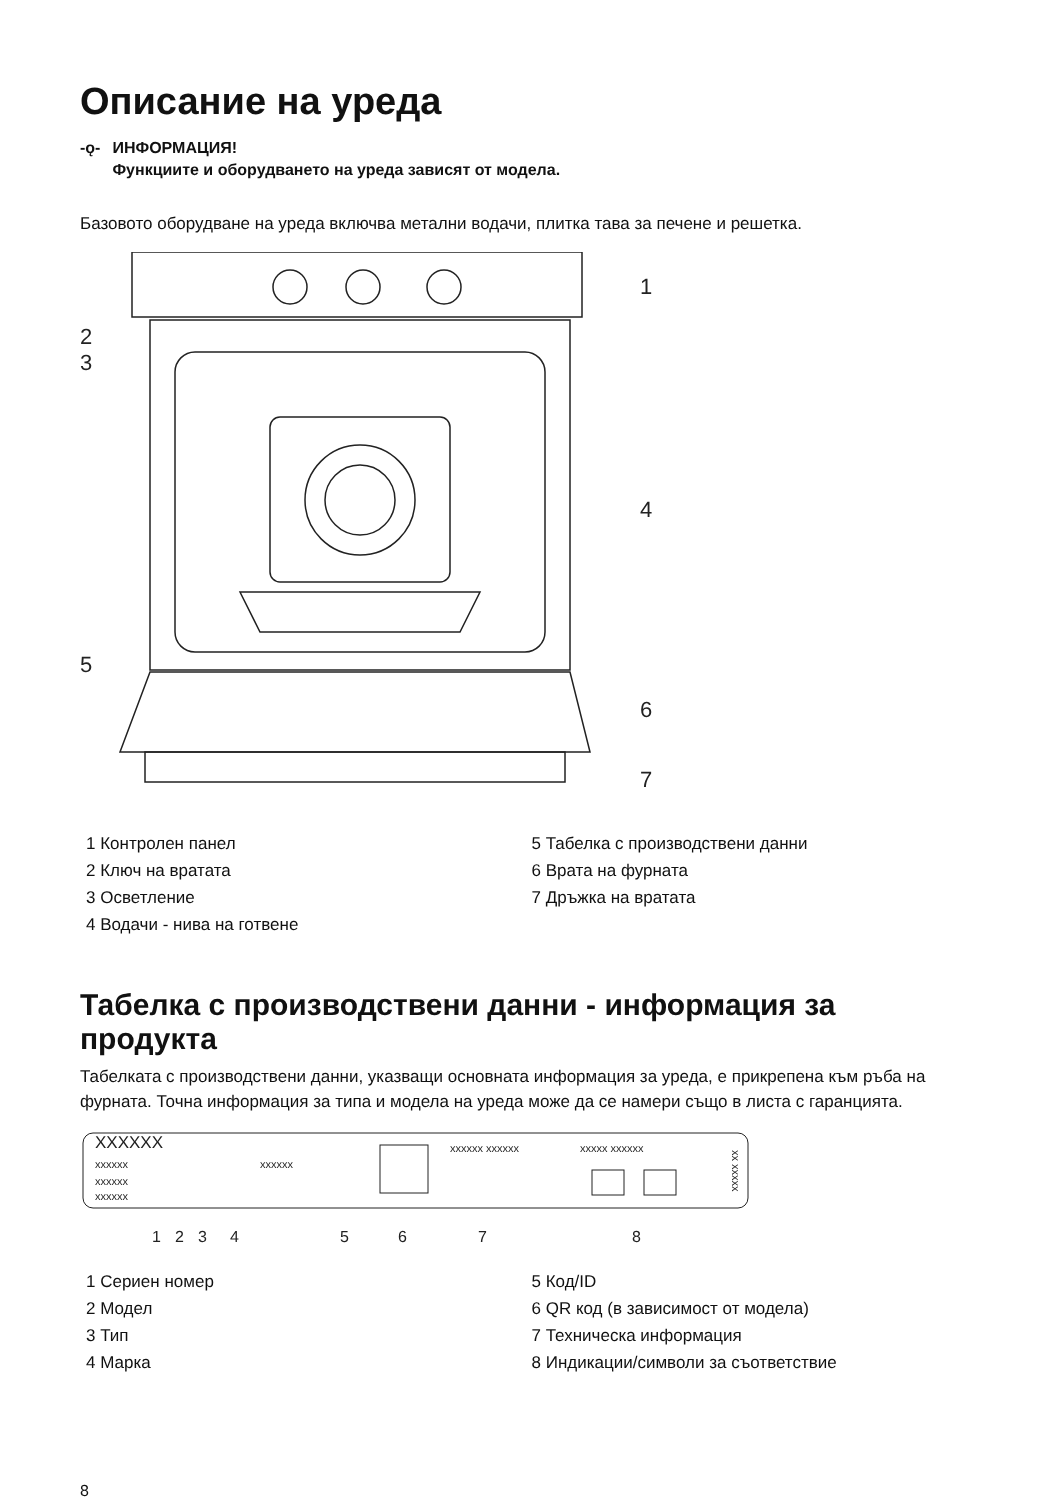Описание на уреда
-ǫ- ИНФОРМАЦИЯ!
Функциите и оборудването на уреда зависят от модела.
Базовото оборудване на уреда включва метални водачи, плитка тава за печене и решетка.
1
2
3
4
5
6
7
1 Контролен панел
2 Ключ на вратата
3 Осветление
4 Водачи - нива на готвене
5 Табелка с производствени данни
6 Врата на фурната
7 Дръжка на вратата
Табелка с производствени данни - информация за продукта
Табелката с производствени данни, указващи основната информация за уреда, е прикрепена към ръба на фурната. Точна информация за типа и модела на уреда може да се намери също в листа с гаранцията.
XXXXXX
xxxxxx
xxxxxx
xxxxxx
xxxxxx
xxxxxx xxxxxx
xxxxx xxxxxx
xx xxxxx
1
2
3
4
5
6
7
8
1 Сериен номер
2 Модел
3 Тип
4 Марка
5 Код/ID
6 QR код (в зависимост от модела)
7 Техническа информация
8 Индикации/символи за съответствие
8